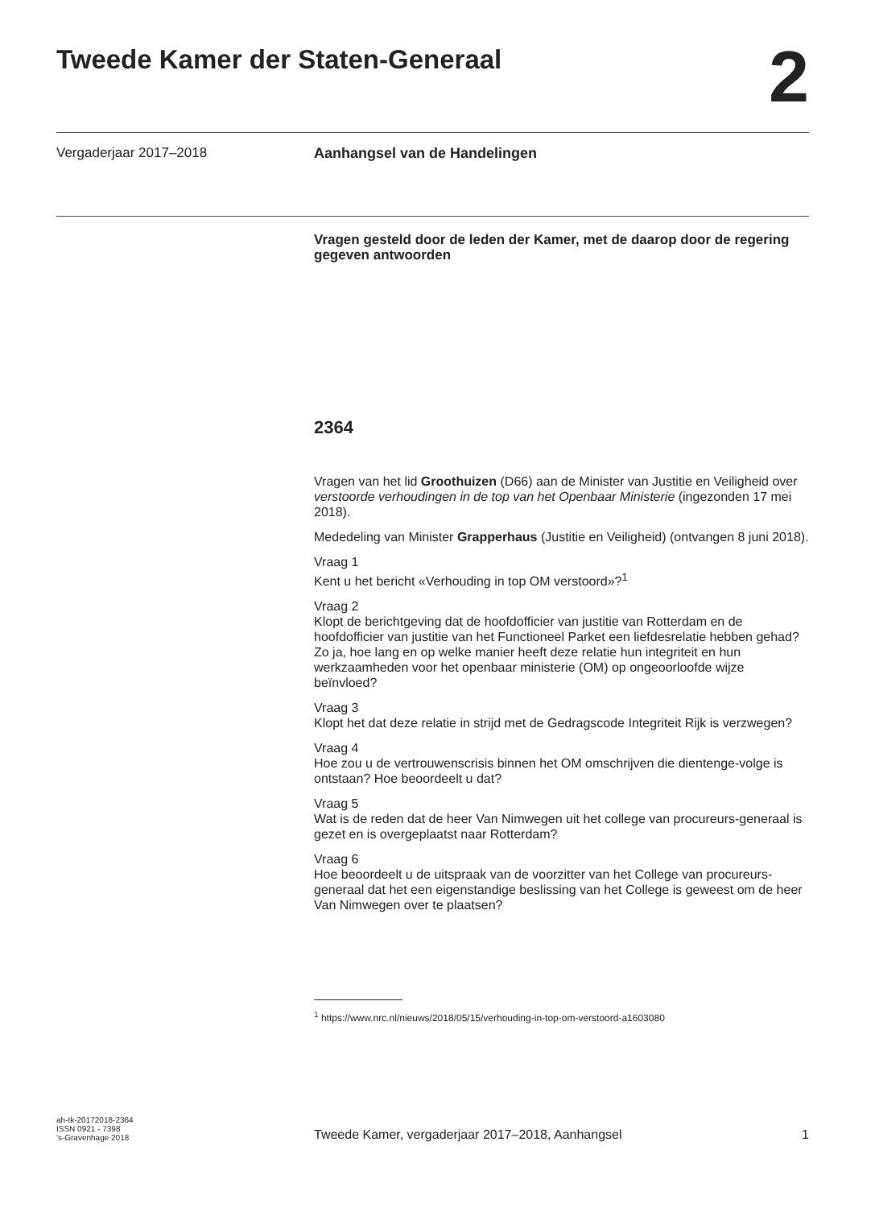Tweede Kamer der Staten-Generaal
2
Vergaderjaar 2017–2018 Aanhangsel van de Handelingen
Vragen gesteld door de leden der Kamer, met de daarop door de regering gegeven antwoorden
2364
Vragen van het lid Groothuizen (D66) aan de Minister van Justitie en Veiligheid over verstoorde verhoudingen in de top van het Openbaar Ministerie (ingezonden 17 mei 2018).
Mededeling van Minister Grapperhaus (Justitie en Veiligheid) (ontvangen 8 juni 2018).
Vraag 1
Kent u het bericht «Verhouding in top OM verstoord»?<sup>1</sup>
Vraag 2
Klopt de berichtgeving dat de hoofdofficier van justitie van Rotterdam en de hoofdofficier van justitie van het Functioneel Parket een liefdesrelatie hebben gehad? Zo ja, hoe lang en op welke manier heeft deze relatie hun integriteit en hun werkzaamheden voor het openbaar ministerie (OM) op ongeoorloofde wijze beïnvloed?
Vraag 3
Klopt het dat deze relatie in strijd met de Gedragscode Integriteit Rijk is verzwegen?
Vraag 4
Hoe zou u de vertrouwenscrisis binnen het OM omschrijven die dientenge-volge is ontstaan? Hoe beoordeelt u dat?
Vraag 5
Wat is de reden dat de heer Van Nimwegen uit het college van procureurs-generaal is gezet en is overgeplaatst naar Rotterdam?
Vraag 6
Hoe beoordeelt u de uitspraak van de voorzitter van het College van procureurs-generaal dat het een eigenstandige beslissing van het College is geweest om de heer Van Nimwegen over te plaatsen?
<sup>1</sup> https://www.nrc.nl/nieuws/2018/05/15/verhouding-in-top-om-verstoord-a1603080
ah-tk-20172018-2364
ISSN 0921 - 7398
's-Gravenhage 2018
Tweede Kamer, vergaderjaar 2017–2018, Aanhangsel
1